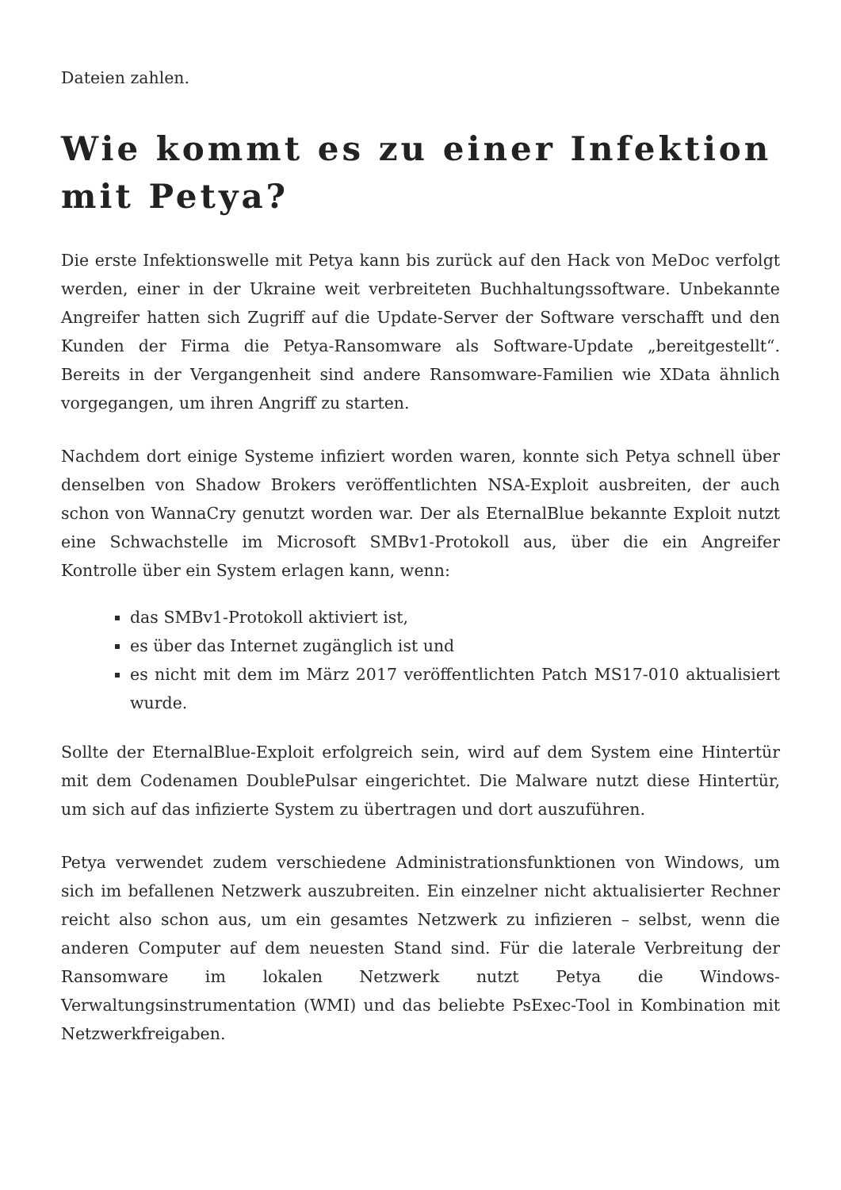Dateien zahlen.
Wie kommt es zu einer Infektion mit Petya?
Die erste Infektionswelle mit Petya kann bis zurück auf den Hack von MeDoc verfolgt werden, einer in der Ukraine weit verbreiteten Buchhaltungssoftware. Unbekannte Angreifer hatten sich Zugriff auf die Update-Server der Software verschafft und den Kunden der Firma die Petya-Ransomware als Software-Update „bereitgestellt“. Bereits in der Vergangenheit sind andere Ransomware-Familien wie XData ähnlich vorgegangen, um ihren Angriff zu starten.
Nachdem dort einige Systeme infiziert worden waren, konnte sich Petya schnell über denselben von Shadow Brokers veröffentlichten NSA-Exploit ausbreiten, der auch schon von WannaCry genutzt worden war. Der als EternalBlue bekannte Exploit nutzt eine Schwachstelle im Microsoft SMBv1-Protokoll aus, über die ein Angreifer Kontrolle über ein System erlagen kann, wenn:
das SMBv1-Protokoll aktiviert ist,
es über das Internet zugänglich ist und
es nicht mit dem im März 2017 veröffentlichten Patch MS17-010 aktualisiert wurde.
Sollte der EternalBlue-Exploit erfolgreich sein, wird auf dem System eine Hintertür mit dem Codenamen DoublePulsar eingerichtet. Die Malware nutzt diese Hintertür, um sich auf das infizierte System zu übertragen und dort auszuführen.
Petya verwendet zudem verschiedene Administrationsfunktionen von Windows, um sich im befallenen Netzwerk auszubreiten. Ein einzelner nicht aktualisierter Rechner reicht also schon aus, um ein gesamtes Netzwerk zu infizieren – selbst, wenn die anderen Computer auf dem neuesten Stand sind. Für die laterale Verbreitung der Ransomware im lokalen Netzwerk nutzt Petya die Windows-Verwaltungsinstrumentation (WMI) und das beliebte PsExec-Tool in Kombination mit Netzwerkfreigaben.